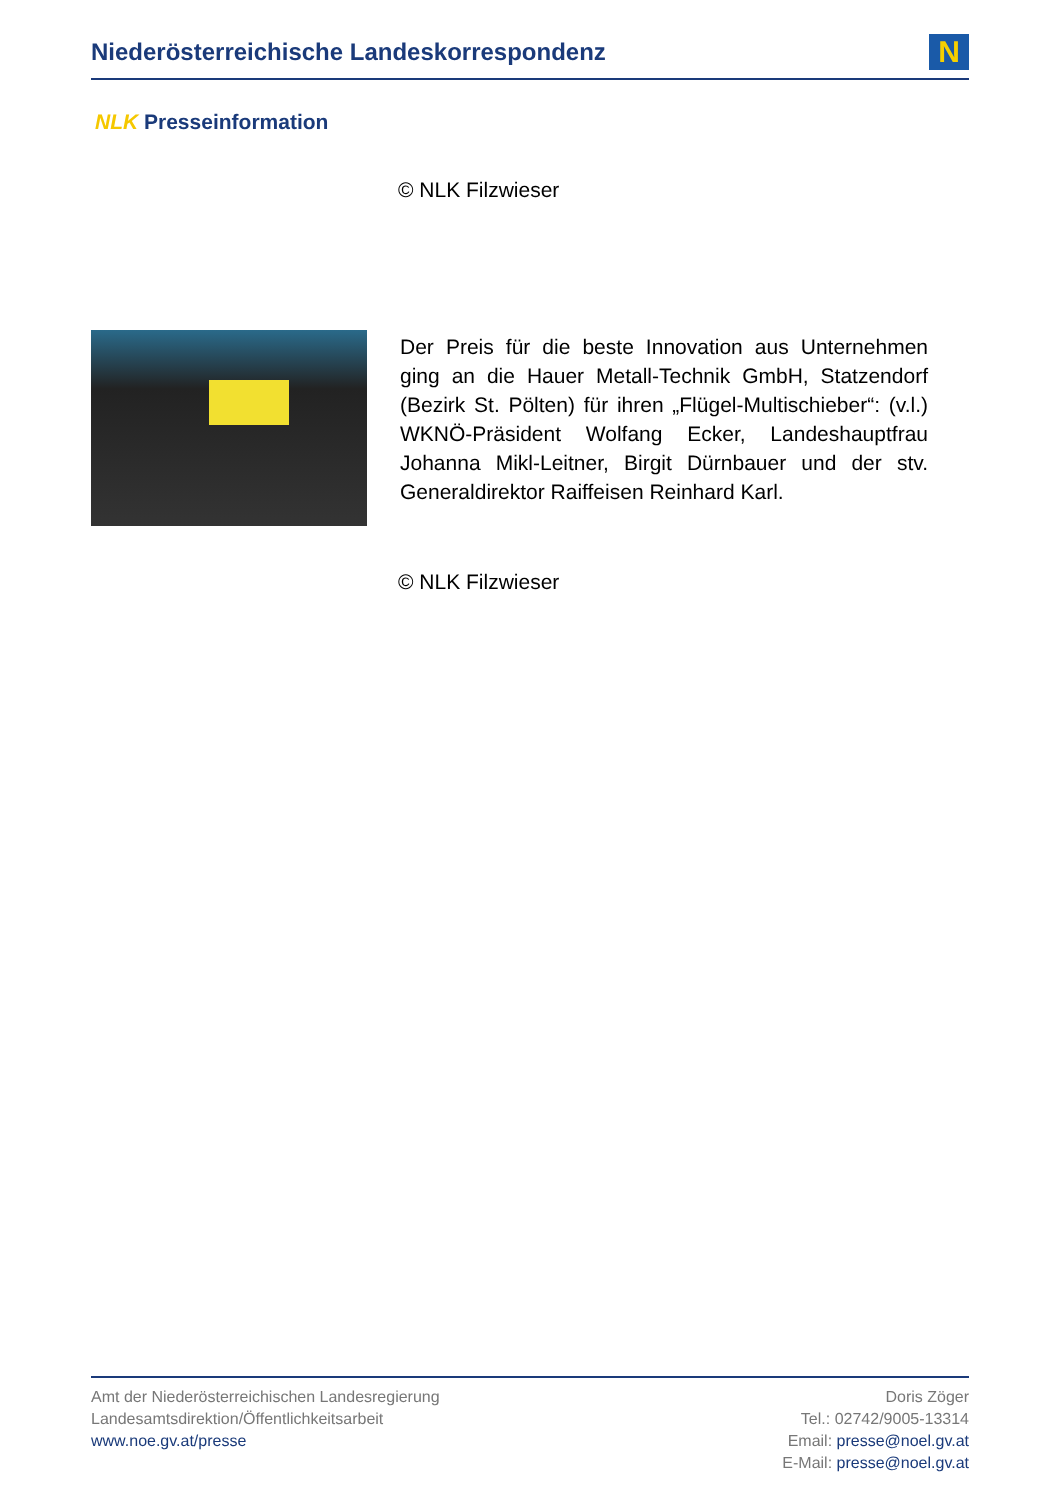Niederösterreichische Landeskorrespondenz
N
NLK Presseinformation
© NLK Filzwieser
Der Preis für die beste Innovation aus Unternehmen ging an die Hauer Metall-Technik GmbH, Statzendorf (Bezirk St. Pölten) für ihren „Flügel-Multischieber“: (v.l.) WKNÖ-Präsident Wolfang Ecker, Landeshauptfrau Johanna Mikl-Leitner, Birgit Dürnbauer und der stv. Generaldirektor Raiffeisen Reinhard Karl.
© NLK Filzwieser
Amt der Niederösterreichischen Landesregierung
Landesamtsdirektion/Öffentlichkeitsarbeit
www.noe.gv.at/presse
Doris Zöger
Tel.: 02742/9005-13314
Email: presse@noel.gv.at
E-Mail: presse@noel.gv.at